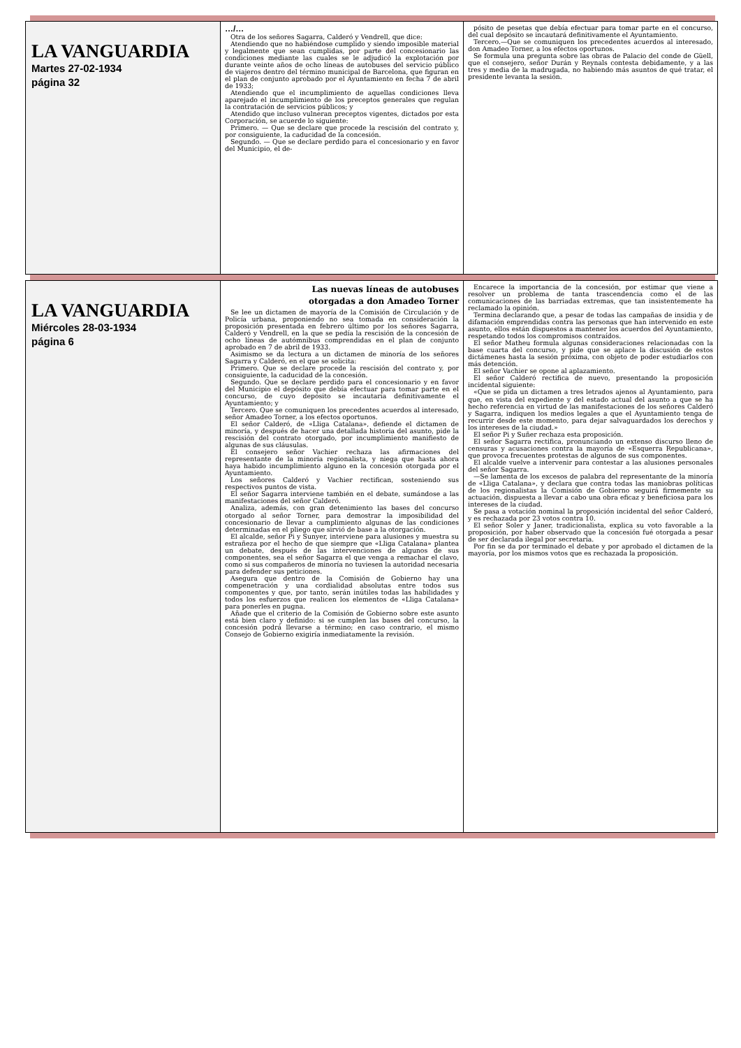| LA VANGUARDIA Martes 27-02-1934 página 32 | …/… Otra de los señores Sagarra, Calderó y Vendrell, que dice: Atendiendo que no habiéndose cumplido y siendo imposible material y legalmente que sean cumplidas, por parte del concesionario las condiciones mediante las cuales se le adjudicó la explotación por durante veinte años de ocho líneas de autobuses del servicio público de viajeros dentro del término municipal de Barcelona, que figuran en el plan de conjunto aprobado por el Ayuntamiento en fecha 7 de abril de 1933; Atendiendo que el incumplimiento de aquellas condiciones lleva aparejado el incumplimiento de los preceptos generales que regulan la contratación de servicios públicos; y Atendido que incluso vulneran preceptos vigentes, dictados por esta Corporación, se acuerde lo siguiente: Primero. — Que se declare que procede la rescisión del contrato y, por consiguiente, la caducidad de la concesión. Segundo. — Que se declare perdido para el concesionario y en favor del Municipio, el de- | pósito de pesetas que debía efectuar para tomar parte en el concurso, del cual depósito se incautará definitivamente el Ayuntamiento. Tercero.—Que se comuniquen los precedentes acuerdos al interesado, don Amadeo Torner, a los efectos oportunos. Se formula una pregunta sobre las obras de Palacio del conde de Güell, que el consejero, señor Durán y Reynals contesta debidamente, y a las tres y media de la madrugada, no habiendo más asuntos de qué tratar, el presidente levanta la sesión. |
| LA VANGUARDIA Miércoles 28-03-1934 página 6 | Las nuevas líneas de autobuses otorgadas a don Amadeo Torner Se lee un dictamen de mayoría de la Comisión de Circulación y de Policía urbana, proponiendo no sea tomada en consideración la proposición presentada en febrero último por los señores Sagarra, Calderó y Vendrell, en la que se pedía la rescisión de la concesión de ocho líneas de autómnibus comprendidas en el plan de conjunto aprobado en 7 de abril de 1933. Asimismo se da lectura a un dictamen de minoría de los señores Sagarra y Calderó, en el que se solicita: Primero. Que se declare procede la rescisión del contrato y, por consiguiente, la caducidad de la concesión. Segundo. Que se declare perdido para el concesionario y en favor del Municipio el depósito que debía efectuar para tomar parte en el concurso, de cuyo depósito se incautaría definitivamente el Ayuntamiento; y Tercero. Que se comuniquen los precedentes acuerdos al interesado, señor Amadeo Torner, a los efectos oportunos. El señor Calderó, de «Lliga Catalana», defiende el dictamen de minoría, y después de hacer una detallada historia del asunto, pide la rescisión del contrato otorgado, por incumplimiento manifiesto de algunas de sus cláusulas. El consejero señor Vachier rechaza las afirmaciones del representante de la minoría regionalista, y niega que hasta ahora haya habido incumplimiento alguno en la concesión otorgada por el Ayuntamiento. Los señores Calderó y Vachier rectifican, sosteniendo sus respectivos puntos de vista. El señor Sagarra interviene también en el debate, sumándose a las manifestaciones del señor Calderó. Analiza, además, con gran detenimiento las bases del concurso otorgado al señor Torner, para demostrar la imposibilidad del concesionario de llevar a cumplimiento algunas de las condiciones determinadas en el pliego que sirvió de base a la otorgación. El alcalde, señor Pi y Sunyer, interviene para alusiones y muestra su estrañeza por el hecho de que siempre que «Lliga Catalana» plantea un debate, después de las intervenciones de algunos de sus componentes, sea el señor Sagarra el que venga a remachar el clavo, como si sus compañeros de minoría no tuviesen la autoridad necesaria para defender sus peticiones. Asegura que dentro de la Comisión de Gobierno hay una compenetración y una cordialidad absolutas entre todos sus componentes y que, por tanto, serán inútiles todas las habilidades y todos los esfuerzos que realicen los elementos de «Lliga Catalana» para ponerles en pugna. Añade que el criterio de la Comisión de Gobierno sobre este asunto está bien claro y definido: si se cumplen las bases del concurso, la concesión podrá llevarse a término; en caso contrario, el mismo Consejo de Gobierno exigiría inmediatamente la revisión. | Encarece la importancia de la concesión, por estimar que viene a resolver un problema de tanta trascendencia como el de las comunicaciones de las barriadas extremas, que tan insistentemente ha reclamado la opinión. Termina declarando que, a pesar de todas las campañas de insidia y de difamación emprendidas contra las personas que han intervenido en este asunto, ellos están dispuestos a mantener los acuerdos del Ayuntamiento, respetando todos los compromisos contraídos. El señor Matheu formula algunas consideraciones relacionadas con la base cuarta del concurso, y pide que se aplace la discusión de estos dictámenes hasta la sesión próxima, con objeto de poder estudiarlos con más detención. El señor Vachier se opone al aplazamiento. El señor Calderó rectifica de nuevo, presentando la proposición incidental siguiente: «Que se pida un dictamen a tres letrados ajenos al Ayuntamiento, para que, en vista del expediente y del estado actual del asunto a que se ha hecho referencia en virtud de las manifestaciones de los señores Calderó y Sagarra, indiquen los medios legales a que el Ayuntamiento tenga de recurrir desde este momento, para dejar salvaguardados los derechos y los intereses de la ciudad.» El señor Pi y Suñer rechaza esta proposición. El señor Sagarra rectifica, pronunciando un extenso discurso lleno de censuras y acusaciones contra la mayoría de «Esquerra Republicana», que provoca frecuentes protestas de algunos de sus componentes. El alcalde vuelve a intervenir para contestar a las alusiones personales del señor Sagarra. —Se lamenta de los excesos de palabra del representante de la minoría de «Lliga Catalana», y declara que contra todas las maniobras políticas de los regionalistas la Comisión de Gobierno seguirá firmemente su actuación, dispuesta a llevar a cabo una obra eficaz y beneficiosa para los intereses de la ciudad. Se pasa a votación nominal la proposición incidental del señor Calderó, y es rechazada por 23 votos contra 10. El señor Soler y Janer, tradicionalista, explica su voto favorable a la proposición, por haber observado que la concesión fué otorgada a pesar de ser declarada ilegal por secretaría. Por fin se da por terminado el debate y por aprobado el dictamen de la mayoría, por los mismos votos que es rechazada la proposición. |